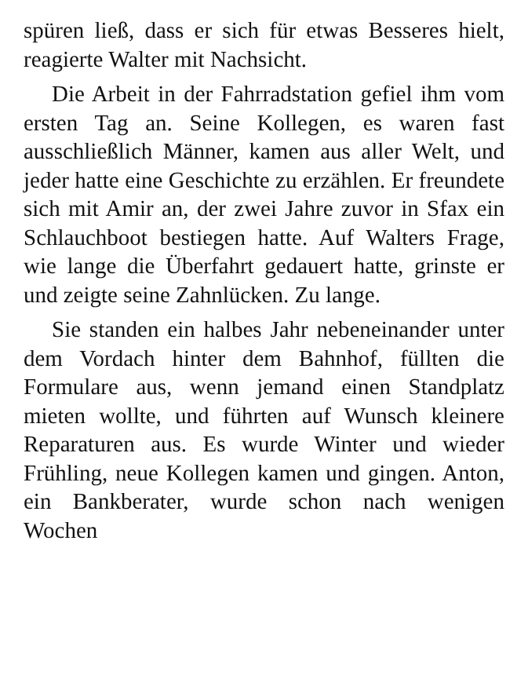spüren ließ, dass er sich für etwas Besseres hielt, reagierte Walter mit Nachsicht.
Die Arbeit in der Fahrradstation gefiel ihm vom ersten Tag an. Seine Kollegen, es waren fast ausschließlich Männer, kamen aus aller Welt, und jeder hatte eine Geschichte zu erzählen. Er freundete sich mit Amir an, der zwei Jahre zuvor in Sfax ein Schlauchboot bestiegen hatte. Auf Walters Frage, wie lange die Überfahrt gedauert hatte, grinste er und zeigte seine Zahnlücken. Zu lange.
Sie standen ein halbes Jahr nebeneinander unter dem Vordach hinter dem Bahnhof, füllten die Formulare aus, wenn jemand einen Standplatz mieten wollte, und führten auf Wunsch kleinere Reparaturen aus. Es wurde Winter und wieder Frühling, neue Kollegen kamen und gingen. Anton, ein Bankberater, wurde schon nach wenigen Wochen